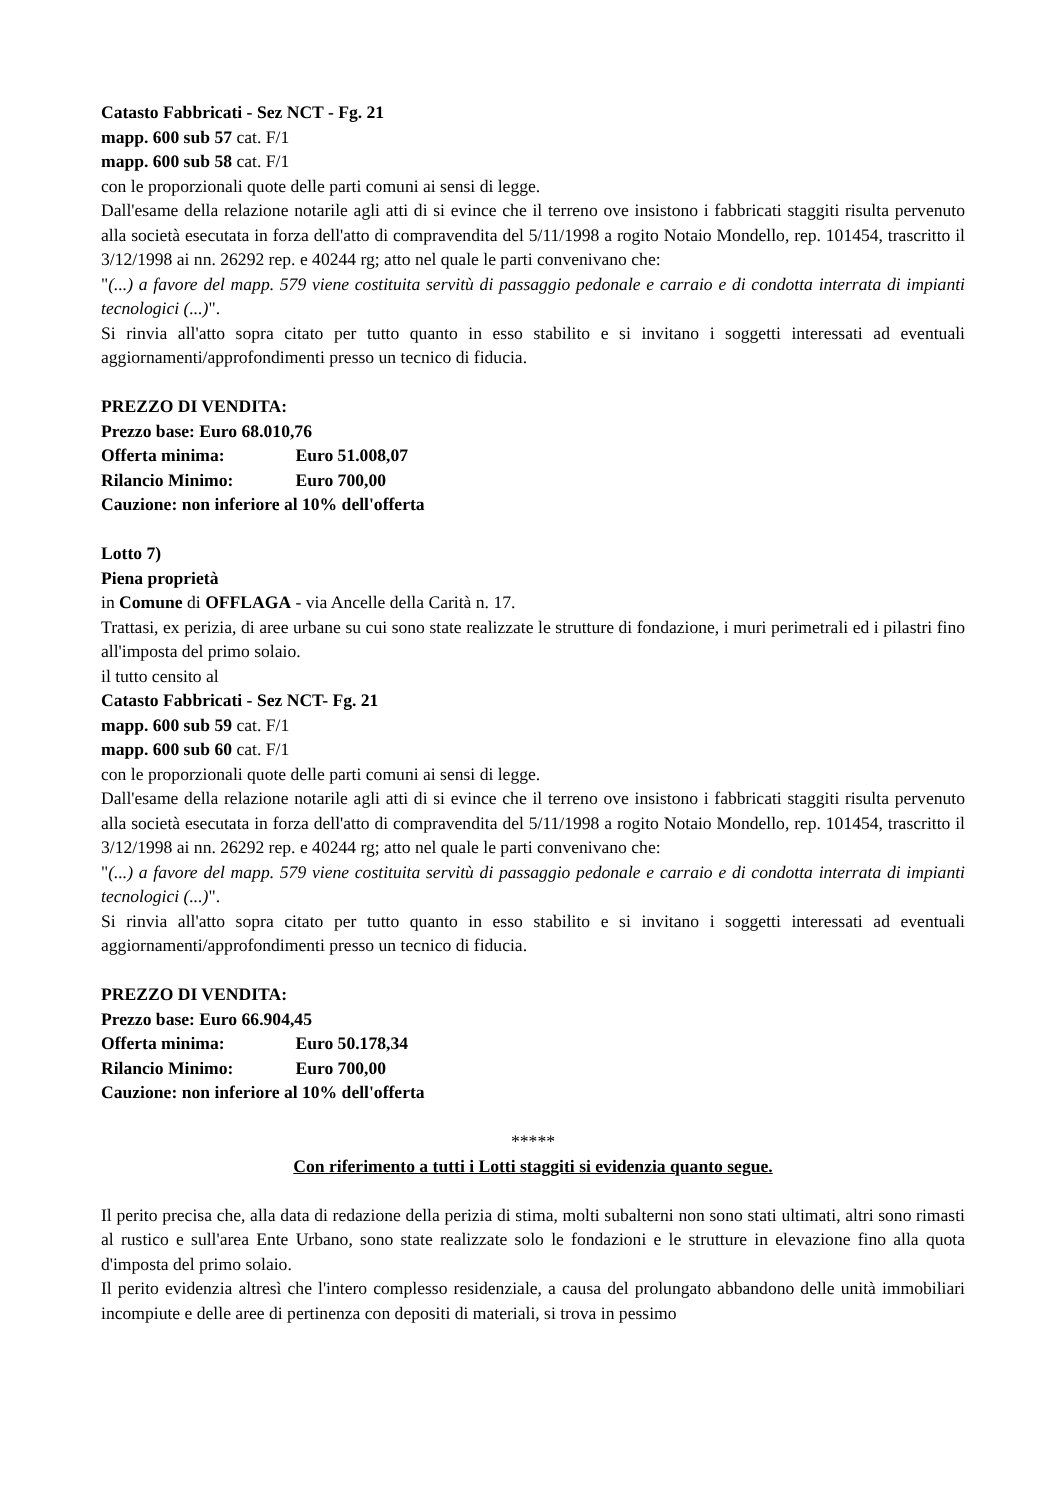Catasto Fabbricati - Sez NCT - Fg. 21
mapp. 600 sub 57 cat. F/1
mapp. 600 sub 58 cat. F/1
con le proporzionali quote delle parti comuni ai sensi di legge.
Dall'esame della relazione notarile agli atti di si evince che il terreno ove insistono i fabbricati staggiti risulta pervenuto alla società esecutata in forza dell'atto di compravendita del 5/11/1998 a rogito Notaio Mondello, rep. 101454, trascritto il 3/12/1998 ai nn. 26292 rep. e 40244 rg; atto nel quale le parti convenivano che:
"(...) a favore del mapp. 579 viene costituita servitù di passaggio pedonale e carraio e di condotta interrata di impianti tecnologici (...)".
Si rinvia all'atto sopra citato per tutto quanto in esso stabilito e si invitano i soggetti interessati ad eventuali aggiornamenti/approfondimenti presso un tecnico di fiducia.
PREZZO DI VENDITA:
Prezzo base: Euro 68.010,76
Offerta minima: Euro 51.008,07
Rilancio Minimo: Euro 700,00
Cauzione: non inferiore al 10% dell'offerta
Lotto 7)
Piena proprietà
in Comune di OFFLAGA - via Ancelle della Carità n. 17.
Trattasi, ex perizia, di aree urbane su cui sono state realizzate le strutture di fondazione, i muri perimetrali ed i pilastri fino all'imposta del primo solaio.
il tutto censito al
Catasto Fabbricati - Sez NCT- Fg. 21
mapp. 600 sub 59 cat. F/1
mapp. 600 sub 60 cat. F/1
con le proporzionali quote delle parti comuni ai sensi di legge.
Dall'esame della relazione notarile agli atti di si evince che il terreno ove insistono i fabbricati staggiti risulta pervenuto alla società esecutata in forza dell'atto di compravendita del 5/11/1998 a rogito Notaio Mondello, rep. 101454, trascritto il 3/12/1998 ai nn. 26292 rep. e 40244 rg; atto nel quale le parti convenivano che:
"(...) a favore del mapp. 579 viene costituita servitù di passaggio pedonale e carraio e di condotta interrata di impianti tecnologici (...)".
Si rinvia all'atto sopra citato per tutto quanto in esso stabilito e si invitano i soggetti interessati ad eventuali aggiornamenti/approfondimenti presso un tecnico di fiducia.
PREZZO DI VENDITA:
Prezzo base: Euro 66.904,45
Offerta minima: Euro 50.178,34
Rilancio Minimo: Euro 700,00
Cauzione: non inferiore al 10% dell'offerta
*****
Con riferimento a tutti i Lotti staggiti si evidenzia quanto segue.
Il perito precisa che, alla data di redazione della perizia di stima, molti subalterni non sono stati ultimati, altri sono rimasti al rustico e sull'area Ente Urbano, sono state realizzate solo le fondazioni e le strutture in elevazione fino alla quota d'imposta del primo solaio.
Il perito evidenzia altresì che l'intero complesso residenziale, a causa del prolungato abbandono delle unità immobiliari incompiute e delle aree di pertinenza con depositi di materiali, si trova in pessimo